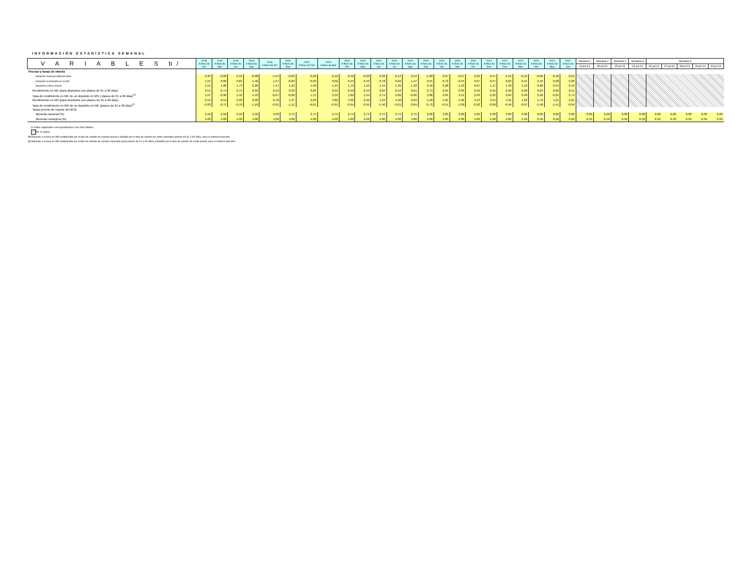INFORMACIÓN ESTADÍSTICA SEMANAL
| V A R I A B L E S b/ | 2018 A fines de Dic | 2019 A fines de Mar | 2019 A fines de Jun | 2019 A fines de Sep | 2019 A fines de Dic | 2020 A fines de Ene | 2020 A fines de Feb | 2020 A fines de Mar | 2020 A fines de Abr | 2020 A fines de May | 2020 A fines de Jun | 2020 A fines de Jul | 2020 A fines de Ago | 2020 A fines de Sep | 2020 A fines de Oct | 2020 A fines de Nov | 2020 A fines de Dic | 2021 A fines de Ene | 2021 A fines de Feb | 2021 A fines de Mar | 2021 A fines de Abr | 2021 A fines de May | 2021 A fines de Jun | Semana 1 | Semana 2 | Semana 3 | Semana 4 | Semana 5 | | | | |
| --- | --- | --- | --- | --- | --- | --- | --- | --- | --- | --- | --- | --- | --- | --- | --- | --- | --- | --- | --- | --- | --- | --- | --- | --- | --- | --- | --- | --- | --- | --- | --- | --- |
| | | | | | | | | | | | | | | | | | | | | | | | | 02-jul-21 | 09-jul-21 | 15-jul-21 | 23-jul-21 | 26-jul-21 | 27-jul-21 | 28-jul-21 | 29-jul-21 | 30-jul-21 |
| Precios y tasas de interés | | | | | | | | | | | | | | | | | | | | | | | | | | | | | | | | |
| Variación mensual inflacion total | 0,35 | -0,02 | 0,16 | -0,08 | -1,54 | -0,03 | -0,06 | 0,12 | 0,42 | -0,02 | 0,36 | 0,14 | 0,54 | -1,00 | 0,27 | -0,27 | 0,22 | 0,47 | 0,16 | -0,12 | -0,06 | -0,16 | 0,01 | | | | | | | | | |
| Variación acumulada en el año | 1,51 | 0,06 | 0,81 | 1,46 | 1,47 | -0,03 | -0,09 | 0,02 | 0,44 | 0,42 | 0,78 | 0,92 | 1,47 | 0,45 | 0,72 | 0,45 | 0,67 | 0,47 | 0,63 | 0,51 | 0,45 | 0,28 | 0,30 | | | | | | | | | |
| Variación a doce meses | 1,51 | 1,06 | 1,73 | 2,26 | 1,47 | 1,21 | 1,30 | 1,44 | 1,72 | 1,23 | 1,44 | 1,35 | 1,39 | 0,46 | 0,28 | -1,10 | 0,67 | 1,17 | 1,40 | 1,16 | 0,68 | 0,54 | 0,19 | | | | | | | | | |
| Rendimiento en ME (para depósitos con plazos de 61 a 90 días) | 0,51 | 0,74 | 0,75 | 0,35 | 0,53 | 0,33 | 0,84 | 0,53 | 0,49 | 0,49 | 0,04 | 0,54 | 0,61 | 0,73 | 0,94 | 0,36 | 0,52 | 0,55 | 0,99 | 0,58 | 0,04 | 0,02 | 0,51 | | | | | | | | | |
| Tasa de rendimiento en ME de un depósito en MN ( plazos de 61 a 90 días)<sup>10</sup> | 1,07 | -0,90 | 1,42 | 1,43 | -0,67 | -0,09 | 1,15 | 2,33 | 1,82 | 1,44 | 2,74 | 2,86 | -0,82 | 3,08 | 2,85 | 3,41 | 2,63 | 2,05 | 2,84 | 0,46 | 0,26 | -0,25 | 0,74 | | | | | | | | | |
| Rendimiento en MN (para depósitos con plazos de 61 a 90 días) | 2,54 | 0,54 | 2,90 | 2,90 | 0,78 | 1,37 | 2,63 | 3,82 | 3,30 | 2,92 | 4,24 | 4,36 | 0,63 | 4,58 | 4,35 | 4,92 | 4,13 | 3,54 | 4,34 | 1,92 | 1,72 | 1,21 | 2,21 | | | | | | | | | |
| Tasa de rendimiento en MN de un depósito en ME (plazos de 61 a 90 días)<sup>11</sup> | -0,93 | -0,71 | -0,70 | -1,10 | -0,91 | -1,11 | -0,61 | -0,91 | -0,95 | -0,95 | -1,40 | -0,91 | -0,84 | -0,72 | -0,51 | -1,09 | -0,92 | -0,90 | -0,46 | -0,87 | -1,40 | -1,41 | -0,94 | | | | | | | | | |
| Tasas premio de reporte del BCB | | | | | | | | | | | | | | | | | | | | | | | | | | | | | | | | |
| Moneda nacional (%) | 2,50 | 2,50 | 2,50 | 2,50 | 3,00 | 2,75 | 2,75 | 2,75 | 2,75 | 2,75 | 2,75 | 2,75 | 2,75 | 2,00 | 2,00 | 2,00 | 2,00 | 2,00 | 3,00 | 4,00 | 6,00 | 6,00 | 6,00 | 6,00 | 6,00 | 6,00 | 6,00 | 6,00 | 6,00 | 6,00 | 6,00 | 6,00 |
| Moneda extranjera (%) | 4,00 | 4,00 | 4,00 | 4,00 | 4,00 | 4,00 | 4,00 | 4,00 | 4,00 | 4,00 | 4,00 | 4,00 | 4,00 | 4,00 | 4,00 | 4,00 | 4,00 | 4,00 | 4,00 | 4,50 | 6,50 | 6,50 | 6,50 | 6,50 | 6,50 | 6,50 | 6,50 | 6,50 | 6,50 | 6,50 | 6,50 | 6,50 |
b/ Datos registrados correspondientes a los días hábiles.
No se aplica
10 Equivale a la tasa en MN multiplicada por el tipo de cambio de compra actual y dividida por el tipo de cambio de venta esperado (plazos de 61 a 90 días), para el sistema bancario.
11 Equivale a la tasa en ME multiplicada por el tipo de cambio de compra esperado (para plazos de 61 a 90 días) y dividido por el tipo de cambio de venta actual, para el sistema bancario.